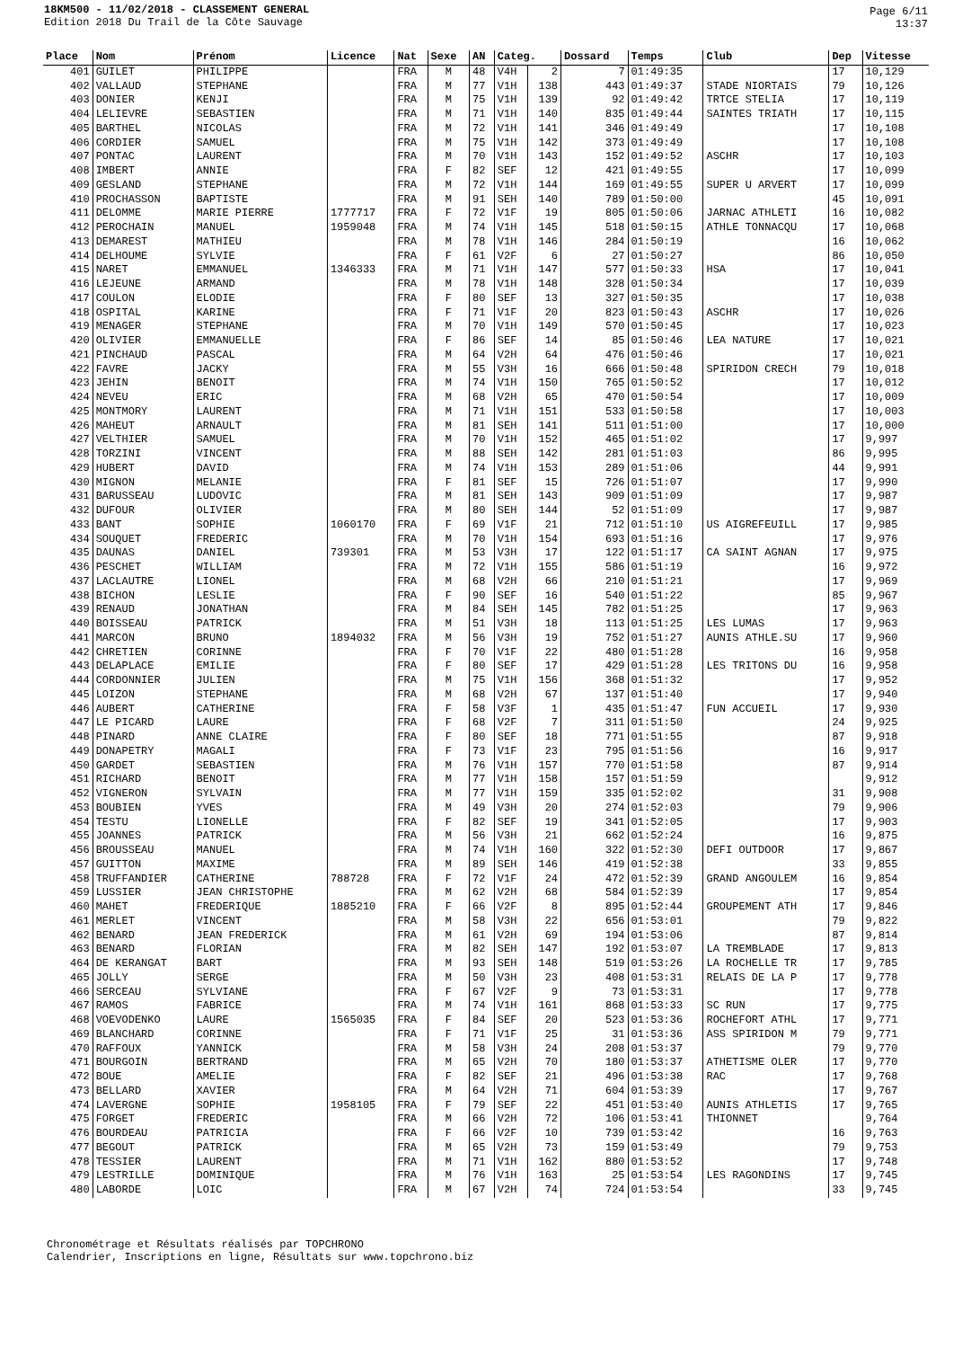18KM500 - 11/02/2018 - CLASSEMENT GENERAL
Edition 2018 Du Trail de la Côte Sauvage
Page 6/11
13:37
| Place | Nom | Prénom | Licence | Nat | Sexe | AN | Categ. | | Dossard | Temps | Club | Dep | Vitesse |
| --- | --- | --- | --- | --- | --- | --- | --- | --- | --- | --- | --- | --- | --- |
| 401 | GUILET | PHILIPPE | | FRA | M | 48 | V4H | 2 | 7 | 01:49:35 | | 17 | 10,129 |
| 402 | VALLAUD | STEPHANE | | FRA | M | 77 | V1H | 138 | 443 | 01:49:37 | STADE NIORTAIS | 79 | 10,126 |
| 403 | DONIER | KENJI | | FRA | M | 75 | V1H | 139 | 92 | 01:49:42 | TRTCE STELIA | 17 | 10,119 |
| 404 | LELIEVRE | SEBASTIEN | | FRA | M | 71 | V1H | 140 | 835 | 01:49:44 | SAINTES TRIATH | 17 | 10,115 |
| 405 | BARTHEL | NICOLAS | | FRA | M | 72 | V1H | 141 | 346 | 01:49:49 | | 17 | 10,108 |
| 406 | CORDIER | SAMUEL | | FRA | M | 75 | V1H | 142 | 373 | 01:49:49 | | 17 | 10,108 |
| 407 | PONTAC | LAURENT | | FRA | M | 70 | V1H | 143 | 152 | 01:49:52 | ASCHR | 17 | 10,103 |
| 408 | IMBERT | ANNIE | | FRA | F | 82 | SEF | 12 | 421 | 01:49:55 | | 17 | 10,099 |
| 409 | GESLAND | STEPHANE | | FRA | M | 72 | V1H | 144 | 169 | 01:49:55 | SUPER U ARVERT | 17 | 10,099 |
| 410 | PROCHASSON | BAPTISTE | | FRA | M | 91 | SEH | 140 | 789 | 01:50:00 | | 45 | 10,091 |
| 411 | DELOMME | MARIE PIERRE | 1777717 | FRA | F | 72 | V1F | 19 | 805 | 01:50:06 | JARNAC ATHLETI | 16 | 10,082 |
| 412 | PEROCHAIN | MANUEL | 1959048 | FRA | M | 74 | V1H | 145 | 518 | 01:50:15 | ATHLE TONNACQU | 17 | 10,068 |
| 413 | DEMAREST | MATHIEU | | FRA | M | 78 | V1H | 146 | 284 | 01:50:19 | | 16 | 10,062 |
| 414 | DELHOUME | SYLVIE | | FRA | F | 61 | V2F | 6 | 27 | 01:50:27 | | 86 | 10,050 |
| 415 | NARET | EMMANUEL | 1346333 | FRA | M | 71 | V1H | 147 | 577 | 01:50:33 | HSA | 17 | 10,041 |
| 416 | LEJEUNE | ARMAND | | FRA | M | 78 | V1H | 148 | 328 | 01:50:34 | | 17 | 10,039 |
| 417 | COULON | ELODIE | | FRA | F | 80 | SEF | 13 | 327 | 01:50:35 | | 17 | 10,038 |
| 418 | OSPITAL | KARINE | | FRA | F | 71 | V1F | 20 | 823 | 01:50:43 | ASCHR | 17 | 10,026 |
| 419 | MENAGER | STEPHANE | | FRA | M | 70 | V1H | 149 | 570 | 01:50:45 | | 17 | 10,023 |
| 420 | OLIVIER | EMMANUELLE | | FRA | F | 86 | SEF | 14 | 85 | 01:50:46 | LEA NATURE | 17 | 10,021 |
| 421 | PINCHAUD | PASCAL | | FRA | M | 64 | V2H | 64 | 476 | 01:50:46 | | 17 | 10,021 |
| 422 | FAVRE | JACKY | | FRA | M | 55 | V3H | 16 | 666 | 01:50:48 | SPIRIDON CRECH | 79 | 10,018 |
| 423 | JEHIN | BENOIT | | FRA | M | 74 | V1H | 150 | 765 | 01:50:52 | | 17 | 10,012 |
| 424 | NEVEU | ERIC | | FRA | M | 68 | V2H | 65 | 470 | 01:50:54 | | 17 | 10,009 |
| 425 | MONTMORY | LAURENT | | FRA | M | 71 | V1H | 151 | 533 | 01:50:58 | | 17 | 10,003 |
| 426 | MAHEUT | ARNAULT | | FRA | M | 81 | SEH | 141 | 511 | 01:51:00 | | 17 | 10,000 |
| 427 | VELTHIER | SAMUEL | | FRA | M | 70 | V1H | 152 | 465 | 01:51:02 | | 17 | 9,997 |
| 428 | TORZINI | VINCENT | | FRA | M | 88 | SEH | 142 | 281 | 01:51:03 | | 86 | 9,995 |
| 429 | HUBERT | DAVID | | FRA | M | 74 | V1H | 153 | 289 | 01:51:06 | | 44 | 9,991 |
| 430 | MIGNON | MELANIE | | FRA | F | 81 | SEF | 15 | 726 | 01:51:07 | | 17 | 9,990 |
| 431 | BARUSSEAU | LUDOVIC | | FRA | M | 81 | SEH | 143 | 909 | 01:51:09 | | 17 | 9,987 |
| 432 | DUFOUR | OLIVIER | | FRA | M | 80 | SEH | 144 | 52 | 01:51:09 | | 17 | 9,987 |
| 433 | BANT | SOPHIE | 1060170 | FRA | F | 69 | V1F | 21 | 712 | 01:51:10 | US AIGREFEUILL | 17 | 9,985 |
| 434 | SOUQUET | FREDERIC | | FRA | M | 70 | V1H | 154 | 693 | 01:51:16 | | 17 | 9,976 |
| 435 | DAUNAS | DANIEL | 739301 | FRA | M | 53 | V3H | 17 | 122 | 01:51:17 | CA SAINT AGNAN | 17 | 9,975 |
| 436 | PESCHET | WILLIAM | | FRA | M | 72 | V1H | 155 | 586 | 01:51:19 | | 16 | 9,972 |
| 437 | LACLAUTRE | LIONEL | | FRA | M | 68 | V2H | 66 | 210 | 01:51:21 | | 17 | 9,969 |
| 438 | BICHON | LESLIE | | FRA | F | 90 | SEF | 16 | 540 | 01:51:22 | | 85 | 9,967 |
| 439 | RENAUD | JONATHAN | | FRA | M | 84 | SEH | 145 | 782 | 01:51:25 | | 17 | 9,963 |
| 440 | BOISSEAU | PATRICK | | FRA | M | 51 | V3H | 18 | 113 | 01:51:25 | LES LUMAS | 17 | 9,963 |
| 441 | MARCON | BRUNO | 1894032 | FRA | M | 56 | V3H | 19 | 752 | 01:51:27 | AUNIS ATHLE.SU | 17 | 9,960 |
| 442 | CHRETIEN | CORINNE | | FRA | F | 70 | V1F | 22 | 480 | 01:51:28 | | 16 | 9,958 |
| 443 | DELAPLACE | EMILIE | | FRA | F | 80 | SEF | 17 | 429 | 01:51:28 | LES TRITONS DU | 16 | 9,958 |
| 444 | CORDONNIER | JULIEN | | FRA | M | 75 | V1H | 156 | 368 | 01:51:32 | | 17 | 9,952 |
| 445 | LOIZON | STEPHANE | | FRA | M | 68 | V2H | 67 | 137 | 01:51:40 | | 17 | 9,940 |
| 446 | AUBERT | CATHERINE | | FRA | F | 58 | V3F | 1 | 435 | 01:51:47 | FUN ACCUEIL | 17 | 9,930 |
| 447 | LE PICARD | LAURE | | FRA | F | 68 | V2F | 7 | 311 | 01:51:50 | | 24 | 9,925 |
| 448 | PINARD | ANNE CLAIRE | | FRA | F | 80 | SEF | 18 | 771 | 01:51:55 | | 87 | 9,918 |
| 449 | DONAPETRY | MAGALI | | FRA | F | 73 | V1F | 23 | 795 | 01:51:56 | | 16 | 9,917 |
| 450 | GARDET | SEBASTIEN | | FRA | M | 76 | V1H | 157 | 770 | 01:51:58 | | 87 | 9,914 |
| 451 | RICHARD | BENOIT | | FRA | M | 77 | V1H | 158 | 157 | 01:51:59 | | | 9,912 |
| 452 | VIGNERON | SYLVAIN | | FRA | M | 77 | V1H | 159 | 335 | 01:52:02 | | 31 | 9,908 |
| 453 | BOUBIEN | YVES | | FRA | M | 49 | V3H | 20 | 274 | 01:52:03 | | 79 | 9,906 |
| 454 | TESTU | LIONELLE | | FRA | F | 82 | SEF | 19 | 341 | 01:52:05 | | 17 | 9,903 |
| 455 | JOANNES | PATRICK | | FRA | M | 56 | V3H | 21 | 662 | 01:52:24 | | 16 | 9,875 |
| 456 | BROUSSEAU | MANUEL | | FRA | M | 74 | V1H | 160 | 322 | 01:52:30 | DEFI OUTDOOR | 17 | 9,867 |
| 457 | GUITTON | MAXIME | | FRA | M | 89 | SEH | 146 | 419 | 01:52:38 | | 33 | 9,855 |
| 458 | TRUFFANDIER | CATHERINE | 788728 | FRA | F | 72 | V1F | 24 | 472 | 01:52:39 | GRAND ANGOULEM | 16 | 9,854 |
| 459 | LUSSIER | JEAN CHRISTOPHE | | FRA | M | 62 | V2H | 68 | 584 | 01:52:39 | | 17 | 9,854 |
| 460 | MAHET | FREDERIQUE | 1885210 | FRA | F | 66 | V2F | 8 | 895 | 01:52:44 | GROUPEMENT ATH | 17 | 9,846 |
| 461 | MERLET | VINCENT | | FRA | M | 58 | V3H | 22 | 656 | 01:53:01 | | 79 | 9,822 |
| 462 | BENARD | JEAN FREDERICK | | FRA | M | 61 | V2H | 69 | 194 | 01:53:06 | | 87 | 9,814 |
| 463 | BENARD | FLORIAN | | FRA | M | 82 | SEH | 147 | 192 | 01:53:07 | LA TREMBLADE | 17 | 9,813 |
| 464 | DE KERANGAT | BART | | FRA | M | 93 | SEH | 148 | 519 | 01:53:26 | LA ROCHELLE TR | 17 | 9,785 |
| 465 | JOLLY | SERGE | | FRA | M | 50 | V3H | 23 | 408 | 01:53:31 | RELAIS DE LA P | 17 | 9,778 |
| 466 | SERCEAU | SYLVIANE | | FRA | F | 67 | V2F | 9 | 73 | 01:53:31 | | 17 | 9,778 |
| 467 | RAMOS | FABRICE | | FRA | M | 74 | V1H | 161 | 868 | 01:53:33 | SC RUN | 17 | 9,775 |
| 468 | VOEVODENKO | LAURE | 1565035 | FRA | F | 84 | SEF | 20 | 523 | 01:53:36 | ROCHEFORT ATHL | 17 | 9,771 |
| 469 | BLANCHARD | CORINNE | | FRA | F | 71 | V1F | 25 | 31 | 01:53:36 | ASS SPIRIDON M | 79 | 9,771 |
| 470 | RAFFOUX | YANNICK | | FRA | M | 58 | V3H | 24 | 208 | 01:53:37 | | 79 | 9,770 |
| 471 | BOURGOIN | BERTRAND | | FRA | M | 65 | V2H | 70 | 180 | 01:53:37 | ATHETISME OLER | 17 | 9,770 |
| 472 | BOUE | AMELIE | | FRA | F | 82 | SEF | 21 | 496 | 01:53:38 | RAC | 17 | 9,768 |
| 473 | BELLARD | XAVIER | | FRA | M | 64 | V2H | 71 | 604 | 01:53:39 | | 17 | 9,767 |
| 474 | LAVERGNE | SOPHIE | 1958105 | FRA | F | 79 | SEF | 22 | 451 | 01:53:40 | AUNIS ATHLETIS | 17 | 9,765 |
| 475 | FORGET | FREDERIC | | FRA | M | 66 | V2H | 72 | 106 | 01:53:41 | THIONNET | | 9,764 |
| 476 | BOURDEAU | PATRICIA | | FRA | F | 66 | V2F | 10 | 739 | 01:53:42 | | 16 | 9,763 |
| 477 | BEGOUT | PATRICK | | FRA | M | 65 | V2H | 73 | 159 | 01:53:49 | | 79 | 9,753 |
| 478 | TESSIER | LAURENT | | FRA | M | 71 | V1H | 162 | 880 | 01:53:52 | | 17 | 9,748 |
| 479 | LESTRILLE | DOMINIQUE | | FRA | M | 76 | V1H | 163 | 25 | 01:53:54 | LES RAGONDINS | 17 | 9,745 |
| 480 | LABORDE | LOIC | | FRA | M | 67 | V2H | 74 | 724 | 01:53:54 | | 33 | 9,745 |
Chronométrage et Résultats réalisés par TOPCHRONO
Calendrier, Inscriptions en ligne, Résultats sur www.topchrono.biz